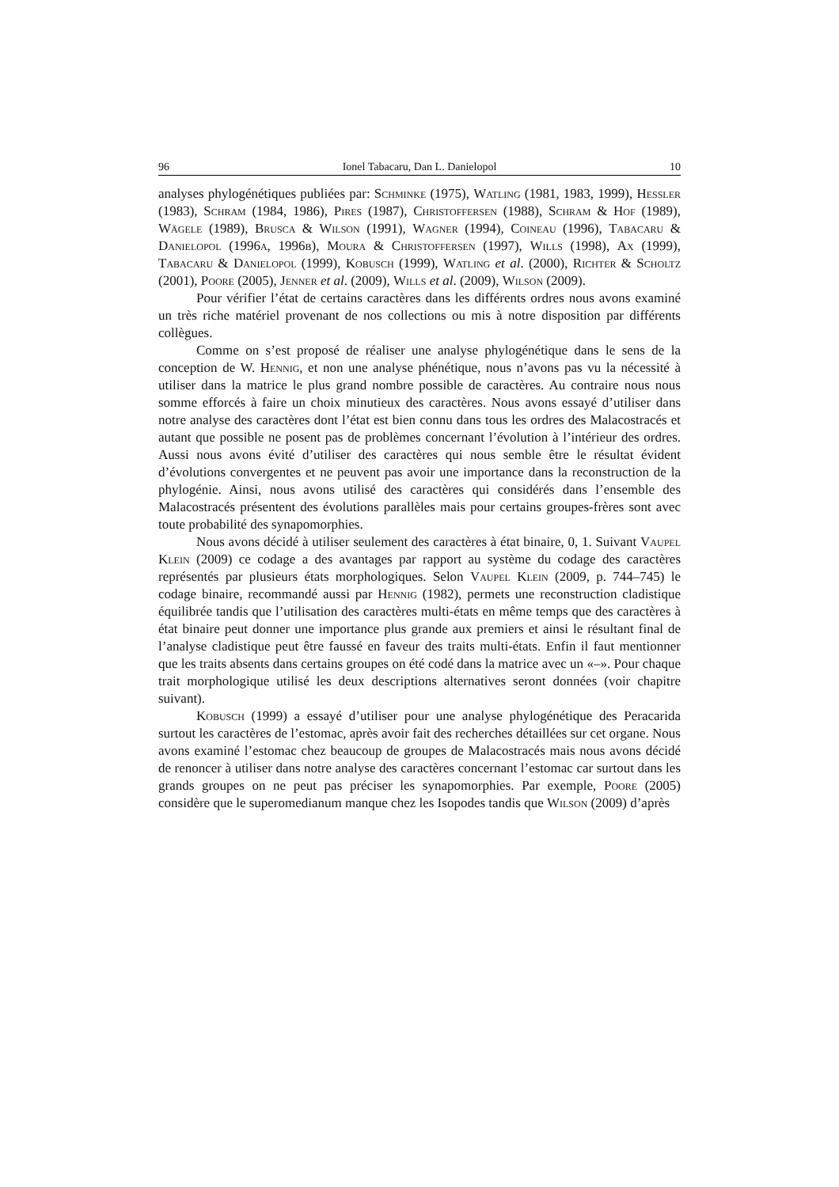96 Ionel Tabacaru, Dan L. Danielopol 10
analyses phylogénétiques publiées par: Schminke (1975), Watling (1981, 1983, 1999), Hessler (1983), Schram (1984, 1986), Pires (1987), Christoffersen (1988), Schram & Hof (1989), Wägele (1989), Brusca & Wilson (1991), Wagner (1994), Coineau (1996), Tabacaru & Danielopol (1996a, 1996b), Moura & Christoffersen (1997), Wills (1998), Ax (1999), Tabacaru & Danielopol (1999), Kobusch (1999), Watling et al. (2000), Richter & Scholtz (2001), Poore (2005), Jenner et al. (2009), Wills et al. (2009), Wilson (2009).
Pour vérifier l’état de certains caractères dans les différents ordres nous avons examiné un très riche matériel provenant de nos collections ou mis à notre disposition par différents collègues.
Comme on s’est proposé de réaliser une analyse phylogénétique dans le sens de la conception de W. Hennig, et non une analyse phénétique, nous n’avons pas vu la nécessité à utiliser dans la matrice le plus grand nombre possible de caractères. Au contraire nous nous somme efforcés à faire un choix minutieux des caractères. Nous avons essayé d’utiliser dans notre analyse des caractères dont l’état est bien connu dans tous les ordres des Malacostracés et autant que possible ne posent pas de problèmes concernant l’évolution à l’intérieur des ordres. Aussi nous avons évité d’utiliser des caractères qui nous semble être le résultat évident d’évolutions convergentes et ne peuvent pas avoir une importance dans la reconstruction de la phylogénie. Ainsi, nous avons utilisé des caractères qui considérés dans l’ensemble des Malacostracés présentent des évolutions parallèles mais pour certains groupes-frères sont avec toute probabilité des synapomorphies.
Nous avons décidé à utiliser seulement des caractères à état binaire, 0, 1. Suivant Vaupel Klein (2009) ce codage a des avantages par rapport au système du codage des caractères représentés par plusieurs états morphologiques. Selon Vaupel Klein (2009, p. 744–745) le codage binaire, recommandé aussi par Hennig (1982), permets une reconstruction cladistique équilibrée tandis que l’utilisation des caractères multi-états en même temps que des caractères à état binaire peut donner une importance plus grande aux premiers et ainsi le résultant final de l’analyse cladistique peut être faussé en faveur des traits multi-états. Enfin il faut mentionner que les traits absents dans certains groupes on été codé dans la matrice avec un «–». Pour chaque trait morphologique utilisé les deux descriptions alternatives seront données (voir chapitre suivant).
Kobusch (1999) a essayé d’utiliser pour une analyse phylogénétique des Peracarida surtout les caractères de l’estomac, après avoir fait des recherches détaillées sur cet organe. Nous avons examiné l’estomac chez beaucoup de groupes de Malacostracés mais nous avons décidé de renoncer à utiliser dans notre analyse des caractères concernant l’estomac car surtout dans les grands groupes on ne peut pas préciser les synapomorphies. Par exemple, Poore (2005) considère que le superomedianum manque chez les Isopodes tandis que Wilson (2009) d’après